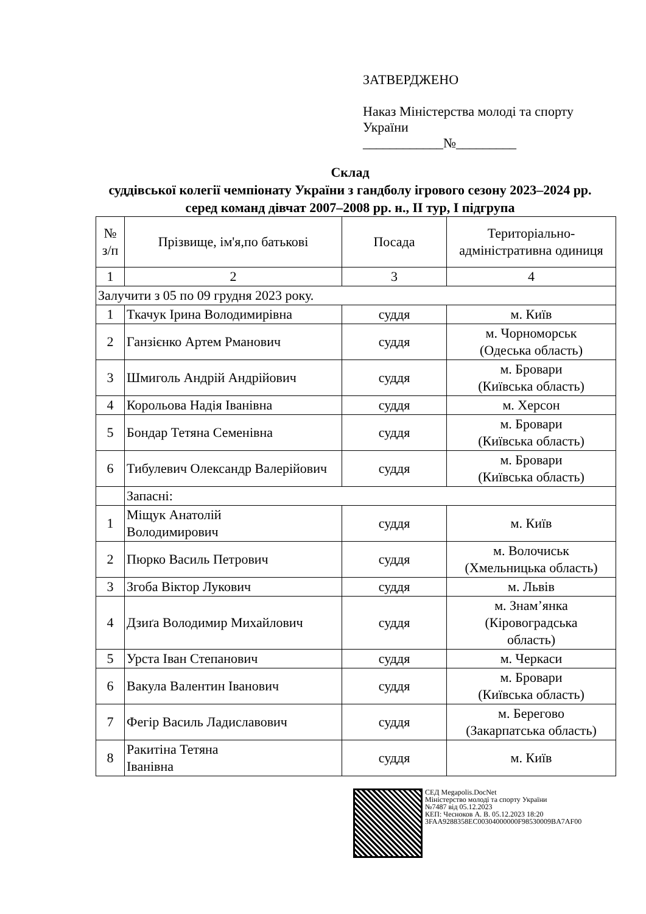ЗАТВЕРДЖЕНО
Наказ Міністерства молоді та спорту
України
____________№_________
Склад
суддівської колегії чемпіонату України з гандболу ігрового сезону 2023–2024 рр. серед команд дівчат 2007–2008 рр. н., II тур, І підгрупа
| № з/п | Прізвище, ім'я,по батькові | Посада | Територіально-адміністративна одиниця |
| 1 | 2 | 3 | 4 |
| Залучити з 05 по 09 грудня 2023 року. | | | |
| 1 | Ткачук Ірина Володимирівна | суддя | м. Київ |
| 2 | Ганзієнко Артем Рманович | суддя | м. Чорноморськ (Одеська область) |
| 3 | Шмиголь Андрій Андрійович | суддя | м. Бровари (Київська область) |
| 4 | Корольова Надія Іванівна | суддя | м. Херсон |
| 5 | Бондар Тетяна Семенівна | суддя | м. Бровари (Київська область) |
| 6 | Тибулевич Олександр Валерійович | суддя | м. Бровари (Київська область) |
| | Запасні: | | |
| 1 | Міщук Анатолій Володимирович | суддя | м. Київ |
| 2 | Пюрко Василь Петрович | суддя | м. Волочиськ (Хмельницька область) |
| 3 | Згоба Віктор Лукович | суддя | м. Львів |
| 4 | Дзиґа Володимир Михайлович | суддя | м. Знам’янка (Кіровоградська область) |
| 5 | Урста Іван Степанович | суддя | м. Черкаси |
| 6 | Вакула Валентин Іванович | суддя | м. Бровари (Київська область) |
| 7 | Фегір Василь Ладиславович | суддя | м. Берегово (Закарпатська область) |
| 8 | Ракитіна Тетяна Іванівна | суддя | м. Київ |
СЕД Megapolis.DocNet
Міністерство молоді та спорту України
№7487 від 05.12.2023
КЕП: Чесноков А. В. 05.12.2023 18:20
3FAA9288358EC00304000000F98530009BA7AF00